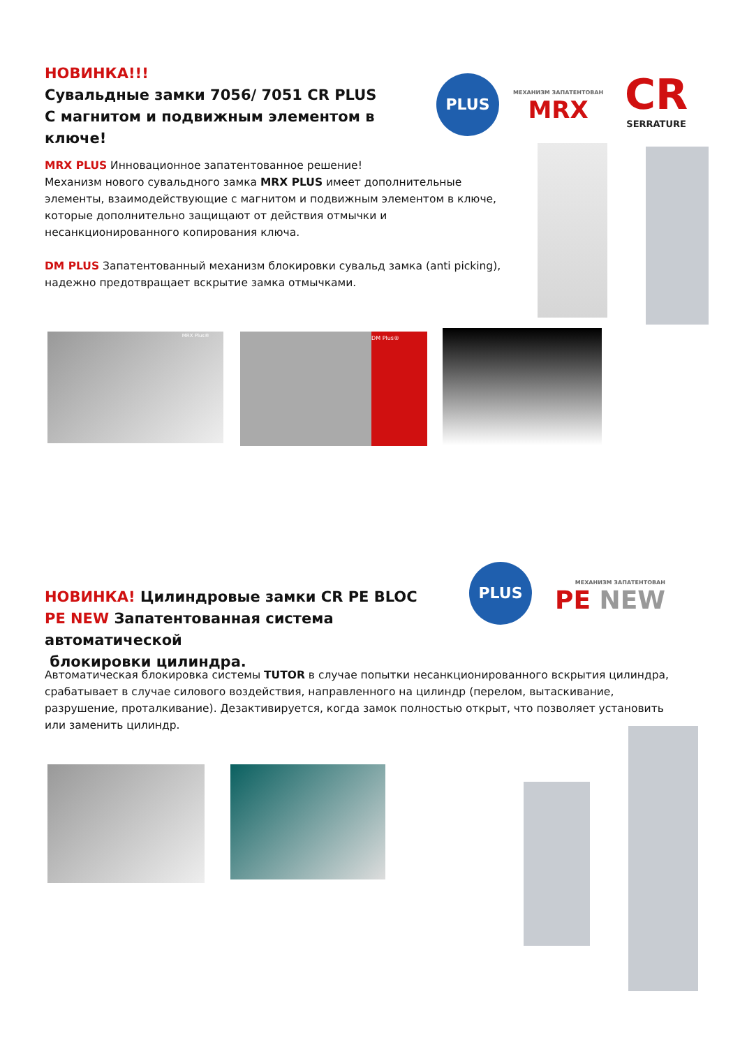НОВИНКА!!!
Сувальдные замки 7056/ 7051 CR PLUS
С магнитом и подвижным элементом в ключе!
PLUS
МЕХАНИЗМ ЗАПАТЕНТОВАН
MRX
CR
SERRATURE
MRX PLUS Инновационное запатентованное решение!
Механизм нового сувальдного замка MRX PLUS имеет дополнительные элементы, взаимодействующие с магнитом и подвижным элементом в ключе, которые дополнительно защищают от действия отмычки и несанкционированного копирования ключа.
DM PLUS Запатентованный механизм блокировки сувальд замка (anti picking), надежно предотвращает вскрытие замка отмычками.
MRX Plus® DM Plus®
PLUS
МЕХАНИЗМ ЗАПАТЕНТОВАН
PE NEW
НОВИНКА! Цилиндровые замки CR PE BLOC
PE NEW Запатентованная система автоматической
блокировки цилиндра.
Автоматическая блокировка системы TUTOR в случае попытки несанкционированного вскрытия цилиндра, срабатывает в случае силового воздействия, направленного на цилиндр (перелом, вытаскивание, разрушение, проталкивание). Дезактивируется, когда замок полностью открыт, что позволяет установить или заменить цилиндр.